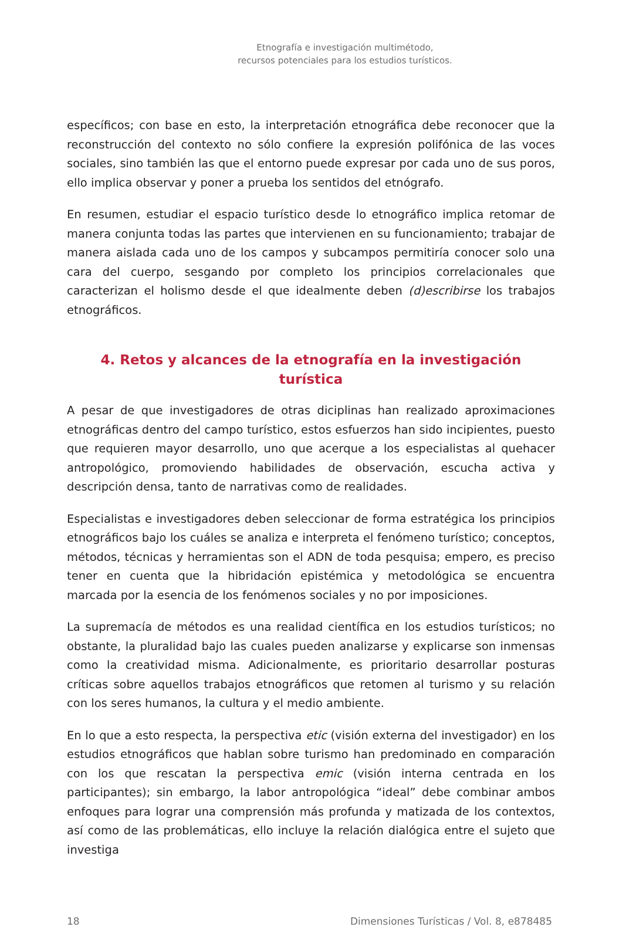Etnografía e investigación multimétodo,
recursos potenciales para los estudios turísticos.
específicos; con base en esto, la interpretación etnográfica debe reconocer que la reconstrucción del contexto no sólo confiere la expresión polifónica de las voces sociales, sino también las que el entorno puede expresar por cada uno de sus poros, ello implica observar y poner a prueba los sentidos del etnógrafo.
En resumen, estudiar el espacio turístico desde lo etnográfico implica retomar de manera conjunta todas las partes que intervienen en su funcionamiento; trabajar de manera aislada cada uno de los campos y subcampos permitiría conocer solo una cara del cuerpo, sesgando por completo los principios correlacionales que caracterizan el holismo desde el que idealmente deben (d)escribirse los trabajos etnográficos.
4. Retos y alcances de la etnografía en la investigación turística
A pesar de que investigadores de otras diciplinas han realizado aproximaciones etnográficas dentro del campo turístico, estos esfuerzos han sido incipientes, puesto que requieren mayor desarrollo, uno que acerque a los especialistas al quehacer antropológico, promoviendo habilidades de observación, escucha activa y descripción densa, tanto de narrativas como de realidades.
Especialistas e investigadores deben seleccionar de forma estratégica los principios etnográficos bajo los cuáles se analiza e interpreta el fenómeno turístico; conceptos, métodos, técnicas y herramientas son el ADN de toda pesquisa; empero, es preciso tener en cuenta que la hibridación epistémica y metodológica se encuentra marcada por la esencia de los fenómenos sociales y no por imposiciones.
La supremacía de métodos es una realidad científica en los estudios turísticos; no obstante, la pluralidad bajo las cuales pueden analizarse y explicarse son inmensas como la creatividad misma. Adicionalmente, es prioritario desarrollar posturas críticas sobre aquellos trabajos etnográficos que retomen al turismo y su relación con los seres humanos, la cultura y el medio ambiente.
En lo que a esto respecta, la perspectiva etic (visión externa del investigador) en los estudios etnográficos que hablan sobre turismo han predominado en comparación con los que rescatan la perspectiva emic (visión interna centrada en los participantes); sin embargo, la labor antropológica “ideal” debe combinar ambos enfoques para lograr una comprensión más profunda y matizada de los contextos, así como de las problemáticas, ello incluye la relación dialógica entre el sujeto que investiga
18 Dimensiones Turísticas / Vol. 8, e878485